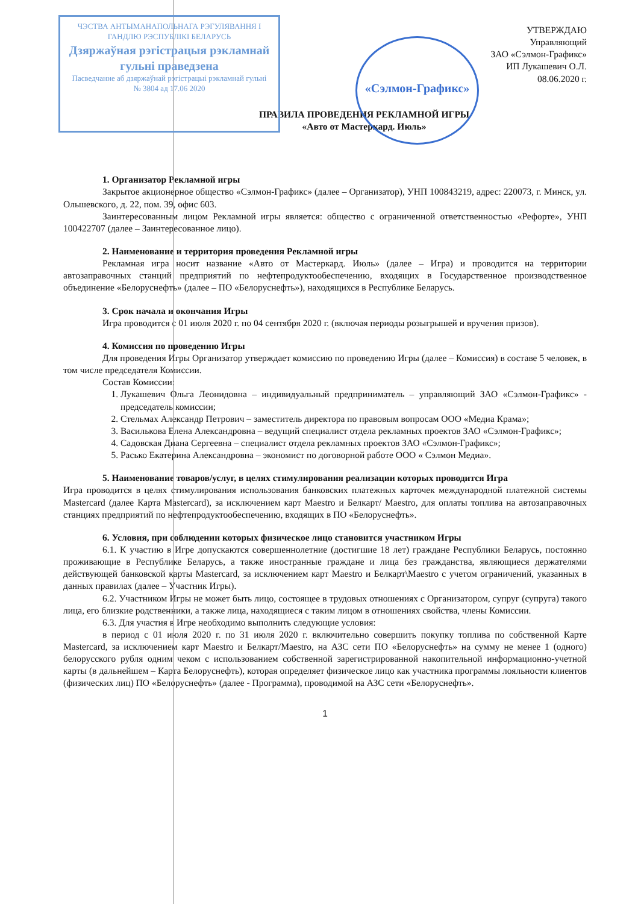ЧЭСТВА АНТЫМАНАПОЛЬНАГА РЭГУЛЯВАННЯ І ГАНДЛЮ РЭСПУБЛІКІ БЕЛАРУСЬ
Дзяржаўная рэгістрацыя рэкламнай гульні праведзена
Пасведчанне аб дзяржаўнай рэгістрацыі рэкламнай гульні
№ 3804 ад 17.06 2020
«Сэлмон-Графикс»
УТВЕРЖДАЮ
Управляющий
ЗАО «Сэлмон-Графикс»
ИП Лукашевич О.Л.
08.06.2020 г.
ПРАВИЛА ПРОВЕДЕНИЯ РЕКЛАМНОЙ ИГРЫ
«Авто от Мастеркард. Июль»
1. Организатор Рекламной игры
Закрытое акционерное общество «Сэлмон-Графикс» (далее – Организатор), УНП 100843219, адрес: 220073, г. Минск, ул. Ольшевского, д. 22, пом. 39, офис 603.
Заинтересованным лицом Рекламной игры является: общество с ограниченной ответственностью «Рефорте», УНП 100422707 (далее – Заинтересованное лицо).
2. Наименование и территория проведения Рекламной игры
Рекламная игра носит название «Авто от Мастеркард. Июль» (далее – Игра) и проводится на территории автозаправочных станций предприятий по нефтепродуктообеспечению, входящих в Государственное производственное объединение «Белоруснефть» (далее – ПО «Белоруснефть»), находящихся в Республике Беларусь.
3. Срок начала и окончания Игры
Игра проводится с 01 июля 2020 г. по 04 сентября 2020 г. (включая периоды розыгрышей и вручения призов).
4. Комиссия по проведению Игры
Для проведения Игры Организатор утверждает комиссию по проведению Игры (далее – Комиссия) в составе 5 человек, в том числе председателя Комиссии.
Состав Комиссии:
1. Лукашевич Ольга Леонидовна – индивидуальный предприниматель – управляющий ЗАО «Сэлмон-Графикс» - председатель комиссии;
2. Стельмах Александр Петрович – заместитель директора по правовым вопросам ООО «Медиа Крама»;
3. Василькова Елена Александровна – ведущий специалист отдела рекламных проектов ЗАО «Сэлмон-Графикс»;
4. Садовская Диана Сергеевна – специалист отдела рекламных проектов ЗАО «Сэлмон-Графикс»;
5. Расько Екатерина Александровна – экономист по договорной работе ООО « Сэлмон Медиа».
5. Наименование товаров/услуг, в целях стимулирования реализации которых проводится Игра
Игра проводится в целях стимулирования использования банковских платежных карточек международной платежной системы Mastercard (далее Карта Mastercard), за исключением карт Maestro и Белкарт/ Maestro, для оплаты топлива на автозаправочных станциях предприятий по нефтепродуктообеспечению, входящих в ПО «Белоруснефть».
6. Условия, при соблюдении которых физическое лицо становится участником Игры
6.1. К участию в Игре допускаются совершеннолетние (достигшие 18 лет) граждане Республики Беларусь, постоянно проживающие в Республике Беларусь, а также иностранные граждане и лица без гражданства, являющиеся держателями действующей банковской карты Mastercard, за исключением карт Maestro и Белкарт\Maestro с учетом ограничений, указанных в данных правилах (далее – Участник Игры).
6.2. Участником Игры не может быть лицо, состоящее в трудовых отношениях с Организатором, супруг (супруга) такого лица, его близкие родственники, а также лица, находящиеся с таким лицом в отношениях свойства, члены Комиссии.
6.3. Для участия в Игре необходимо выполнить следующие условия:
в период с 01 июля 2020 г. по 31 июля 2020 г. включительно совершить покупку топлива по собственной Карте Mastercard, за исключением карт Maestro и Белкарт/Maestro, на АЗС сети ПО «Белоруснефть» на сумму не менее 1 (одного) белорусского рубля одним чеком с использованием собственной зарегистрированной накопительной информационно-учетной карты (в дальнейшем – Карта Белоруснефть), которая определяет физическое лицо как участника программы лояльности клиентов (физических лиц) ПО «Белоруснефть» (далее - Программа), проводимой на АЗС сети «Белоруснефть».
1